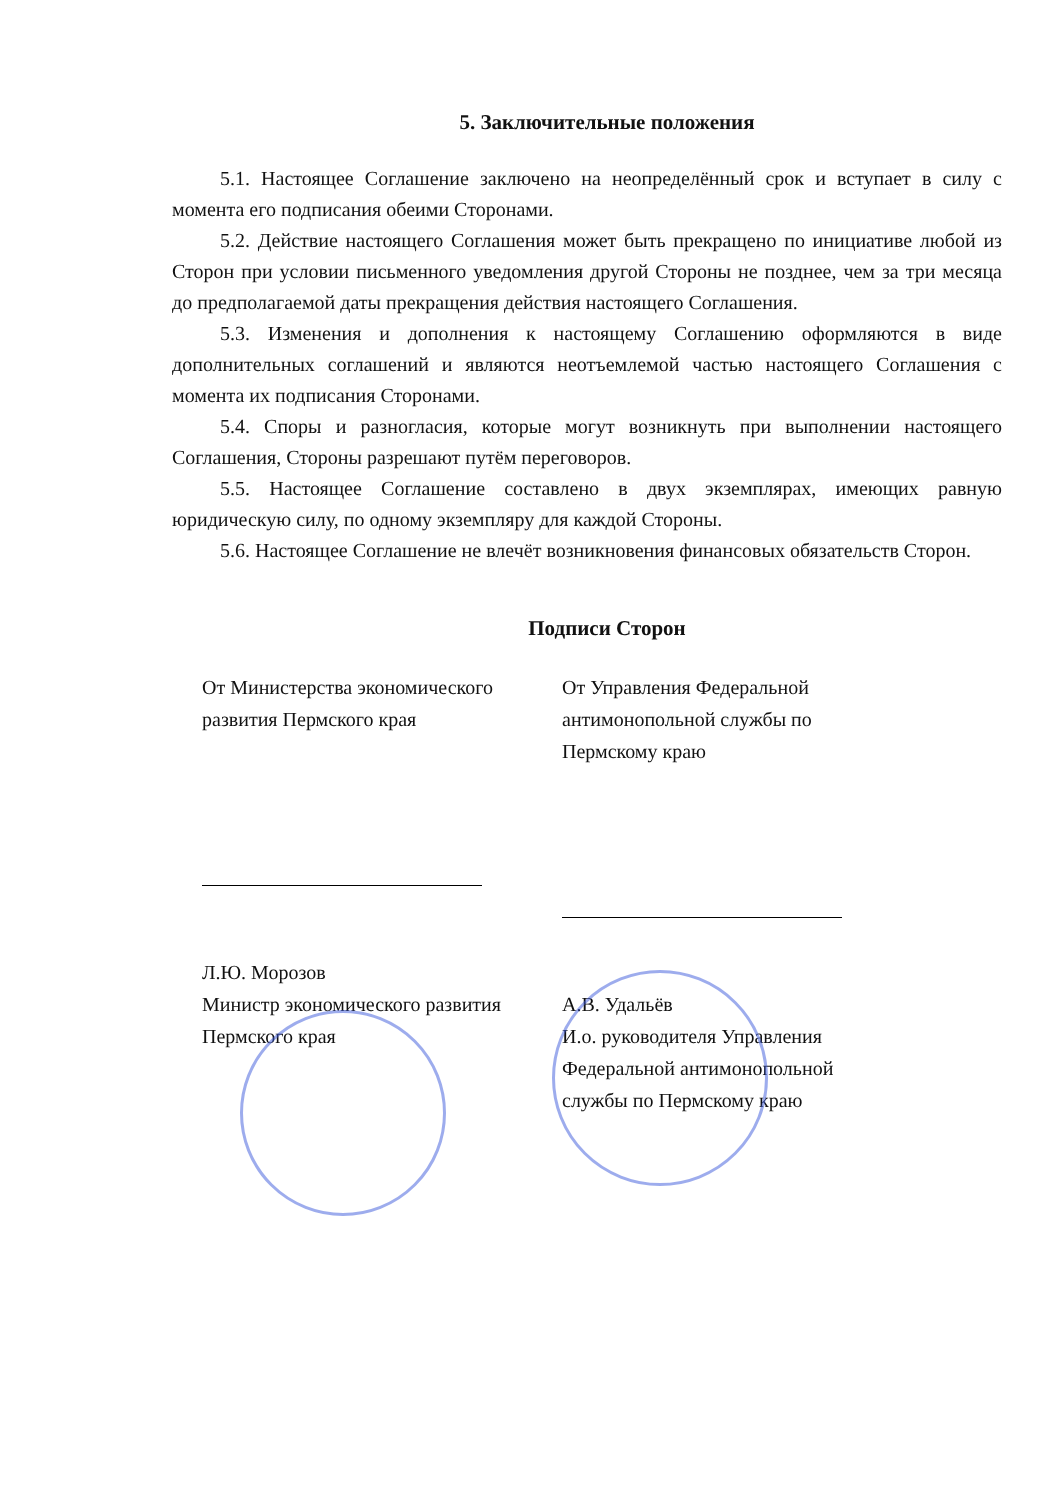5. Заключительные положения
5.1. Настоящее Соглашение заключено на неопределённый срок и вступает в силу с момента его подписания обеими Сторонами.
5.2. Действие настоящего Соглашения может быть прекращено по инициативе любой из Сторон при условии письменного уведомления другой Стороны не позднее, чем за три месяца до предполагаемой даты прекращения действия настоящего Соглашения.
5.3. Изменения и дополнения к настоящему Соглашению оформляются в виде дополнительных соглашений и являются неотъемлемой частью настоящего Соглашения с момента их подписания Сторонами.
5.4. Споры и разногласия, которые могут возникнуть при выполнении настоящего Соглашения, Стороны разрешают путём переговоров.
5.5. Настоящее Соглашение составлено в двух экземплярах, имеющих равную юридическую силу, по одному экземпляру для каждой Стороны.
5.6. Настоящее Соглашение не влечёт возникновения финансовых обязательств Сторон.
Подписи Сторон
От Министерства экономического развития Пермского края
Л.Ю. Морозов
Министр экономического развития Пермского края
От Управления Федеральной антимонопольной службы по Пермскому краю
А.В. Удальёв
И.о. руководителя Управления Федеральной антимонопольной службы по Пермскому краю